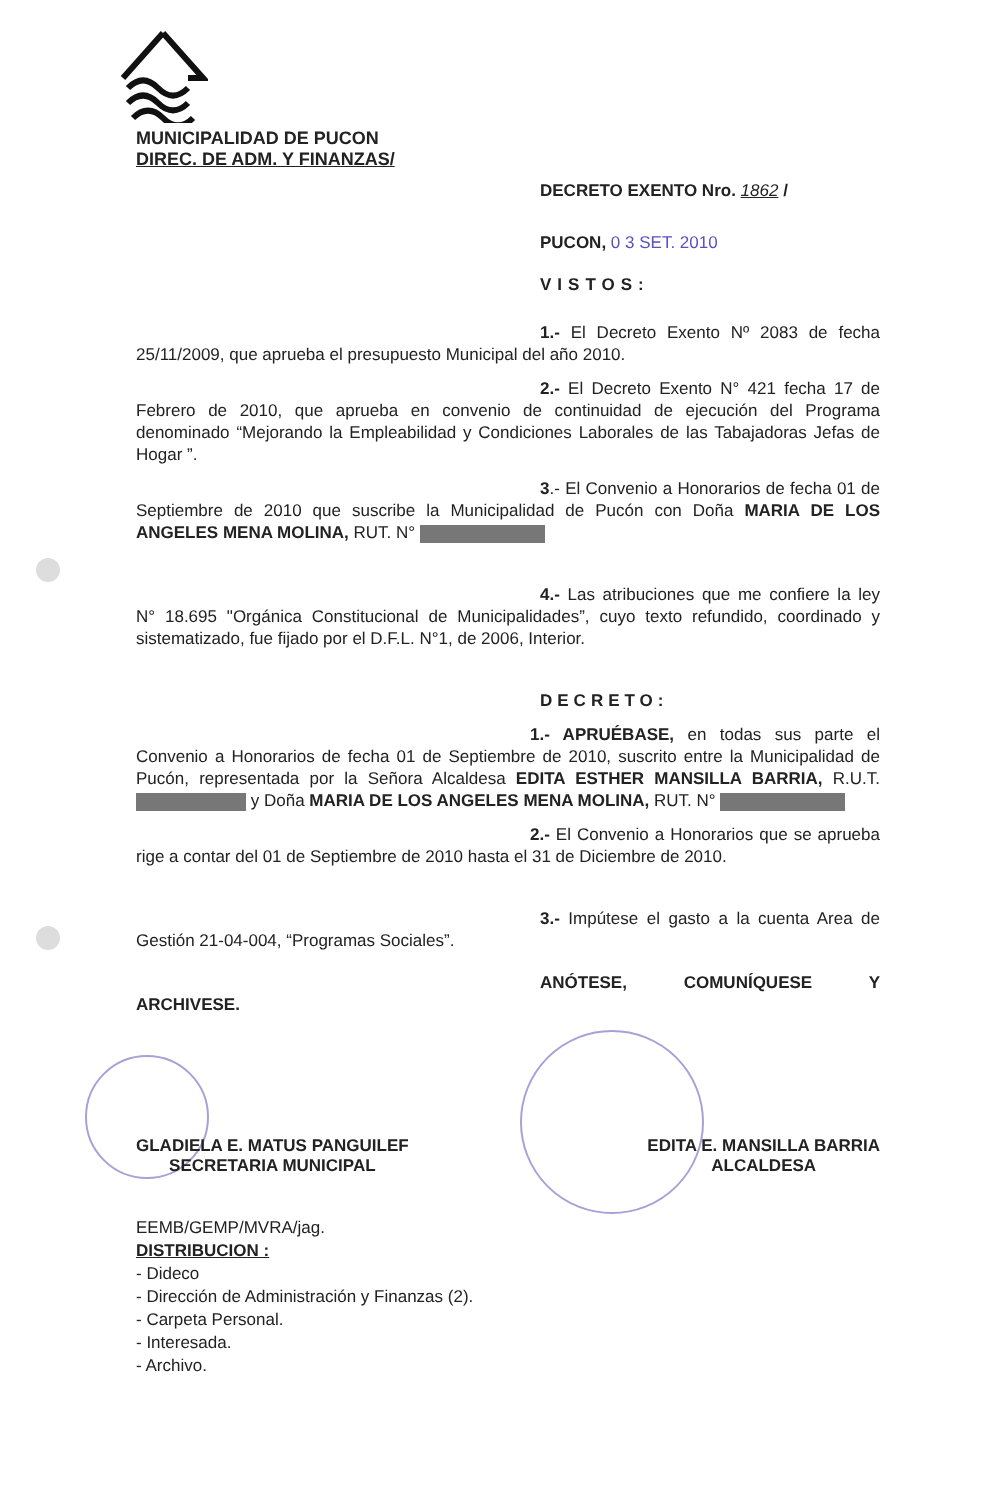MUNICIPALIDAD DE PUCON
DIREC. DE ADM. Y FINANZAS/
DECRETO EXENTO Nro. 1862 /
PUCON, 0 3 SET. 2010
VISTOS:
1.- El Decreto Exento Nº 2083 de fecha 25/11/2009, que aprueba el presupuesto Municipal del año 2010.
2.- El Decreto Exento N° 421 fecha 17 de Febrero de 2010, que aprueba en convenio de continuidad de ejecución del Programa denominado “Mejorando la Empleabilidad y Condiciones Laborales de las Tabajadoras Jefas de Hogar ”.
3.- El Convenio a Honorarios de fecha 01 de Septiembre de 2010 que suscribe la Municipalidad de Pucón con Doña MARIA DE LOS ANGELES MENA MOLINA, RUT. N°
4.- Las atribuciones que me confiere la ley N° 18.695 "Orgánica Constitucional de Municipalidades”, cuyo texto refundido, coordinado y sistematizado, fue fijado por el D.F.L. N°1, de 2006, Interior.
DECRETO:
1.- APRUÉBASE, en todas sus parte el Convenio a Honorarios de fecha 01 de Septiembre de 2010, suscrito entre la Municipalidad de Pucón, representada por la Señora Alcaldesa EDITA ESTHER MANSILLA BARRIA, R.U.T. y Doña MARIA DE LOS ANGELES MENA MOLINA, RUT. N°
2.- El Convenio a Honorarios que se aprueba rige a contar del 01 de Septiembre de 2010 hasta el 31 de Diciembre de 2010.
3.- Impútese el gasto a la cuenta Area de Gestión 21-04-004, “Programas Sociales”.
ANÓTESE, COMUNÍQUESE Y ARCHIVESE.
GLADIELA E. MATUS PANGUILEF
SECRETARIA MUNICIPAL
EDITA E. MANSILLA BARRIA
ALCALDESA
EEMB/GEMP/MVRA/jag.
DISTRIBUCION :
- Dideco
- Dirección de Administración y Finanzas (2).
- Carpeta Personal.
- Interesada.
- Archivo.